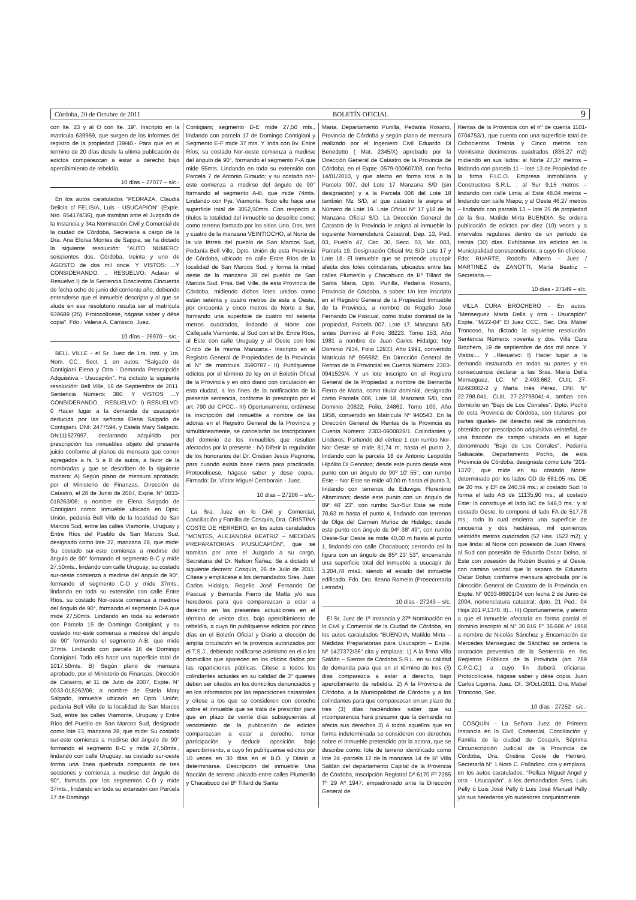Córdoba, 20 de Octubre de 2011 BOLETÍN OFICIAL 9
con lte. 23 y al O con lte. 19". Inscripto en la matricula 639969, que surgen de los informes del registro de la propiedad (39/40.- Para que en el termino de 20 días desde la ultima publicación de edictos comparezcan a estar a derecho bajo apercibimiento de rebeldía.
10 días – 27077 – s/c.-
En los autos caratulados "PEDRAZA, Claudia Delicia c/ FELISIA, Luis - USUCAPION" (Expíe. Nro. 654174/36), que tramitan ante el Juzgado de la Instancia y 34a Nominación Civil y Comercial de la ciudad de Córdoba, Secretaria a cargo de la Dra. Ana Eloísa Montes de Sappia, se ha dictado la siguiente resolución: "AUTO NUMERO: seiscientos dos. Córdoba, treinta y uno de AGOSTO de dos mil once. Y VISTOS: ...Y CONSIDERANDO: .. RESUELVO: Aclarar el Resuelvo I) de la Sentencia Doscientos Cincuenta de fecha ocho de junio del corriente año, debiendo entenderse que el inmueble descripto y al que se alude en ese resolutorio resulta ser el matrícula 939689 (25). Protocolícese, hágase saber y dése copia". Fdo.: Valeria A. Carrasco, Juez.
10 días – 26970 – s/c.-
BELL VILLE - el Sr. Juez de 1ra. Inst. y 1ra. Nom. CC., Sect. 1 en autos: "Salgado de Contigiani Elena y Otra - Demanda Prescripción Adquisitiva - Usucapión". Ha dictado la siguiente resolución: Bell Ville, 16 de Septiembre de 2011. Sentencia Número: 380. Y VISTOS ...Y CONSIDERANDO... RESUELVO: I) RESUELVO: 0 Hacer lugar a la demanda de usucapión deducida por las señoras Elena Salgado de Contigiani, DNI: 2477594, y Estela Mary Salgado, DN111627997, declarando adquirido por prescripción los inmuebles objeto del presente juicio conforme al planos de mensura que corren agregados a fs. 5 a 8 de autos, a favor de la nombradas y que se describen de la siguiente manera: A) Según plano de mensura aprobado, por el Ministerio de Finanzas, Dirección de Catastro, el 28 de Junio de 2007, Expte. N° 0033-018263/06; a nombre de Elena Salgado de Contigiani como: Inmueble ubicado en Dpto. Unión, pedanía Bell Ville de la localidad de San Marcos Sud, entre las calles Viamonte, Uruguay y Entre Ríos del Pueblo de San Marcos Sud, designado como lote 22, manzana 28, que mide: Su costado sur-este comienza a medirse del ángulo de 90° formando el segmento B-C y mide 27,50mts., lindando con calle Uruguay; su costado sur-oeste comienza a medirse del ángulo de 90°, formando el segmento C-D y mide 37mts., lindando en toda su extensión con calle Entre Ríos, su costado Nor-oeste comienza a medirse del ángulo de 90°, formando el segmento D-A que mide 27,50mts. Lindando en toda su extensión con Parcela 15 de Domingo Contigiani; y su costado nor-este comienza a medirse del ángulo de 90° formando el segmento A-B, que mide 37mts. Lindando con parcela 16 de Domingo Contigiani. Todo ello hace una superficie total de 1017,50mts. B) Según plano de mensura aprobado, por el Ministerio de Finanzas, Dirección de Catastro, el 11 de Julio de 2007, Expte. N° 0033-018262/06; a nombre de Estela Mary Salgado, Inmueble ubicado en Dpto. Unión, pedanía Bell Ville de la localidad de San Marcos Sud, entre las calles Viamonte, Uruguay y Entre Ríos del Pueblo de San Marcos Sud, designado como lote 23, manzana 28, que mide: Su costado sur-este comienza a medirse del ángulo de 90° formando el segmento B-C y mide 27,50mts., lindando con calle Uruguay; su costado sur-oeste forma una línea quebrada compuesta de tres secciones y comienza a medirse del ángulo de 90°, formada por los segmentos C-D y mide 37mts., lindando en toda su extensión con Parcela 17 de Domingo
Contigiani; segmento D-E mide 27,50 mts., lindando con parcela 17 de Domingo Contigiani y Segmento E-F mide 37 mts. Y linda con Bv. Entre Ríos; su costado Nor-oeste comienza a medirse del ángulo de 90°, formando el segmento F-A que mide 55mts. Lindando en toda su extensión con Parcela 7 de Antonio Giraudo; y su costado nor-este comienza a medirse del ángulo de 90° formando el segmento A-B, que mide 74mts. Lindando con Pje. Viamonte. Todo ello hace una superficie total de 3052,50mts. Con respecto a títulos la totalidad del inmueble se describe como: como terreno formado por los sitios Uno, Dos, tres y cuatro de la manzana VEINTIOCHO, al Norte de la vía férrea del pueblo de San Marcos Sud, Pedanía Bell Ville, Dpto. Unión de esta Provincia de Córdoba, ubicado en calle Entre Ríos de la localidad de San Marcos Sud, y forma la mitad oeste de la manzana 38 del pueblo de San Marcos Sud, Pnia. Bell Ville, de esta Provincia de Córdoba, midiendo dichos lotes unidos como están setenta y cuatro metros de este a Oeste, por cincuenta y cinco metros de Norte a Sur, formando una superficie de cuatro mil setenta metros cuadrados, lindando al Norte con Callejuela Viamonte, al Sud con el Bv. Entre Ríos, al Este con calle Uruguay y al Oeste con lote Cinco de la misma Manzana.- Inscripto en el Registro General de Propiedades de la Provincia al N° de matrícula 3590787.- II) Publíquense edictos por el término de ley en el Boletín Oficial de la Provincia y en otro diario con circulación en esta ciudad, a los fines de la notificación de la presente sentencia, conforme lo prescripto por el art. 790 del CPCC.- III) Oportunamente, ordénese la inscripción del inmueble a nombre de las adoras en el Registro General de la Provincia y simultáneamente, se cancelarán las inscripciones del dominio de los inmuebles que resulten afectados por la presente.- IV) Diferir la regulación de los honorarios del Dr. Cristian Jesús Pagnone, para cuando exista base cierta para practicarla. Protocolícese, hágase saber y dese copia.- Firmado: Dr. Víctor Miguel Cemborain - Juez.
10 días – 27206 – s/c.-
La Sra. Juez en lo Civil y Comercial, Conciliación y Familia de Cosquín, Dra. CRISTINA COSTE DE HERRERO, en los autos caratulados "MONTES, ALEJANDRA BEATRIZ – MEDIDAS PREPARATORIAS P/USUCAPIÓN", que se tramitan por ante el Juzgado a su cargo, Secretaria del Dr. Nelson Ñañez; Se a dictado el siguiente decreto: Cosquín, 26 de Julio de 2011. Cítese y emplácese a los demandados Sres. Juan Carlos Hidalgo, Rogelio José Fernando De Pascual y Bernarda Fierro de Matta y/o sus herederos para que comparezcan a estar a derecho en las presentes actuaciones en el término de veinte días, bajo apercibimiento de rebeldía, a cuyo fin publíquense edictos por cinco días en el Boletín Oficial y Diario a elección de amplia circulación en la provincia autorizados por el T.S.J., debiendo notificarse asimismo en el o los domicilios que aparecen en los oficios dados por las reparticiones públicas. Cítese a todos los colindantes actuales en su calidad de 3º quienes deben ser citados en los domicilios denunciados y en los informados por las reparticiones catastrales y cítese a los que se consideren con derecho sobre el inmueble que se trata de prescribir para que en plazo de veinte días subsiguientes al vencimiento de la publicación de edictos comparezcan a estar a derecho, tomar participación y deducir oposición bajo apercibimiento, a cuyo fin publíquense edictos por 10 veces en 30 días en el B.O. y Diario a determinarse. Descripción del inmueble: Una fracción de terreno ubicado entre calles Plumerillo y Chacabuco del Bº Tillard de Santa
Maria, Departamento Punilla, Pedanía Rosario, Provincia de Córdoba y según plano de mensura realizado por el Ingeniero Civil Eduardo Di Benedetto ( Mat. 2345/X) aprobado por la Dirección General de Catastro de la Provincia de Córdoba, en el Expte. 0579-000607/08, con fecha 14/01/2010, y que afecta en forma total a la Parcela 007, del Lote 17 Manzana S/D (sin designación) y a la Parcela 006 del Lote 18 también Mz S/D, al que catastro le asigna el Número de Lote 19. Lote Oficial Nº 17 y18 de la Manzana Oficial S/D. La Dirección General de Catastro de la Provincia le asigna al inmueble la siguiente Nomenclatura Catastral: Dep. 13, Ped. 03, Pueblo 47, Circ. 30, Secc. 03, Mz. 003, Parcela 19. Designación Oficial Mz S/D Lote 17 y Lote 18. El inmueble que se pretende usucapir afecta dos lotes colindantes, ubicados entre las calles Plumerillo y Chacabuco de Bº Tillard de Santa Maria, Dpto. Punilla, Pedanía Rosario, Provincia de Córdoba, a saber: Un lote inscripto en el Registro General de la Propiedad Inmueble de la Provincia, a nombre de Rogelio José Fernando De Pascual, como titular dominial de la propiedad, Parcela 007, Lote 17, Manzana S/D antes Dominio al Folio 38223, Tomo 153, Año 1981 a nombre de Juan Carlos Hidalgo; hoy Dominio 7934, Folio 12933, Año 1991, convertido Matrícula Nº 956682. En Dirección General de Rentas de la Provincial es Cuenta Número: 2303-0941529/4. Y un lote inscripto en el Registro General de la Propiedad a nombre de Bernarda Fierro de Matta, como titular dominial, designado como Parcela 006, Lote 18, Manzana S/D, con Dominio 20822, Folio, 24862, Tomo 100, Año 1958, convertido en Matrícula Nº 940543. En la Dirección General de Rentas de la Provincia es Cuenta Número: 2303-0900828/1. Colindantes y Linderos: Partiendo del vértice 1 con rumbo Nor-Nor Oeste se mide 81,74 m, hasta el punto 2, lindando con la parcela 18 de Antonio Leopoldo Hipólito Di Gennaro; desde este punto desde este punto con un ángulo de 90º 10' 55", con rumbo Este – Nor Este se mide 40,00 m hasta el punto 3, lindando con terrenos de Eduvigis Florentino Altamirano; desde este punto con un ángulo de 89º 46' 23", con rumbo Sur-Sur Este se mide 78,63 m hasta el punto 4, lindando con terrenos de Olga del Carmen Muñoz de Hidalgo; desde este punto con ángulo de 94º 38' 49", con rumbo Oeste-Sur Oeste se mide 40,00 m hasta el punto 1, lindando con calle Chacabuco; cerrando así la figura con un ángulo de 85º 23' 53", encerrando una superficie total del inmueble a usucapir de 3.204,78 mts2, siendo el estado del inmueble edificado. Fdo. Dra. Ileana Ramello (Prosecretaria Letrada).
10 días - 27243 – s/c.
El Sr. Juez de 1ª Instancia y 37ª Nominación en lo Civil y Comercial de la Ciudad de Córdoba, en los autos caratulados "BUENDIA, Matilde Mirta – Medidas Preparatorias para Usucapión – Expte. Nº 1427372/36" cita y emplaza: 1) A la firma Villa Saldán – Sierras de Córdoba S.R.L. en su calidad de demanda para que en el término de tres (3) días comparezca a estar a derecho, bajo apercibimiento de rebeldía. 2) A la Provincia de Córdoba, a la Municipalidad de Córdoba y a los colindantes para que comparezcan en un plazo de tres (3) días haciéndoles saber que su incomparencia hará presumir que la demanda no afecta sus derechos 3) A todos aquellos que en forma indeterminada se consideren con derechos sobre el inmueble pretendido por la actora, que se describe como: lote de terreno identificado como lote 24 -parcela 12 de la manzana 14 de Bº Villa Saldán del departamento Capital de la Provincia de Córdoba, Inscripción Registral Dº 6170 Fº 7285 Tº 29 Aº 1947, empadronado ante la Dirección General de
Rentas de la Provincia con el nº de cuenta 1101-0704753/1, que cuenta con una superficie total de Ochocientos Treinta y Cinco metros con Veintisiete decímetros cuadrados (835,27 m2) midiendo en sus lados: al Norte 27,37 metros – lindando con parcela 11 – lote 13 de Propiedad de la firma F.I.C.O. Empresa Inmobiliaria y Constructora S.R.L. ; al Sur 9,15 metros – lindando con calle Lima; al Este 48.04 metros – lindando con calle Maipú; y al Oeste 46,27 metros – lindando con parcela 13 – lote 25 de propiedad de la Sra. Matilde Mirta BUENDIA. Se ordena publicación de edictos por diez (10) veces y a intervalos regulares dentro de un período de treinta (30) días. Exhíbanse los edictos en la Municipalidad correspondiente, a cuyo fin ofíciese. Fdo: RUARTE, Rodolfo Alberto – Juez / MARTINEZ de ZANOTTI, María Beatriz – Secretaria.—
10 días - 27149 – s/c.
VILLA CURA BROCHERO - En autos: "Menseguez Maria Delia y otra - Usucapión" Expte. "M/22-04" El Juez CCC., Sec. Dra. Mabel Troncoso, ha dictado la siguiente resolución: Sentencia Número: noventa y dos. Villa Cura Brochero, 19 de septiembre de dos mil once. Y Vistos:... Y ..Resuelvo: I) Hacer lugar a la demanda instaurada en todas su partes y en consecuencia declarar a las Sras. María Delia Menseguez, LC: N° 2.493.662, CUIL 27-02493662-2 y Marta Inés Pérez, DNI. N° 22.798.041, CUIL 27-22798041-4, ambas con domicilio en "Bajo de Los Corrales", Dpto. Pocho de esta Provincia de Córdoba, son titulares -por partes iguales- del derecho real de condominio, obtenido por prescripción adquisitiva veinteñal, de una fracción de campo ubicada en el lugar denominado "Bajo de Los Corrales", Pedanía Salsacate, Departamento Pocho, de esta Provincia de Córdoba, designada como Lote "201-1370", que mide en su costado Norte: determinado por los lados CD de 681,05 ms. DE de 20 ms. y EF de 240,59 ms.; al costado Sud: lo forma el lado AB de 11135,90 ms.; al costado Este: lo constituye el lado BC de 546,0 ms.; y al costado Oeste: lo compone el lado FA de 517,78 ms.; todo lo cual encierra una superficie de cincuenta y dos hectáreas, mil quinientos veintidós metros cuadrados (52 Has. 1522 m2), y que linda: al Norte con posesión de Juan Rivera, al Sud con posesión de Eduardo Oscar Dolso, al Este con posesión de Rubén Bustos y al Oeste, con camino vecinal que lo separa de Eduardo Oscar Dolso; conforme mensura aprobada por la Dirección General de Catastro de la Provincia en Expte. N° 0033-86901/04 con fecha 2 de Junio de 2004, nomenclatura catastral: dpto. 21 Ped.: 04 Hoja 201 P.1370. II)... III) Oportunamente, y atento a que el inmueble afectaría en forma parcial el dominio inscripto al N° 30.816 F° 36.686 A° 1958 a nombre de Nicolás Sánchez y Encarnación de Mercedes Menseguez de Sánchez se ordena la anotación preventiva de la Sentencia en los Registros Públicos de la Provincia (art. 789 C.P.C.C.) a cuyo fin deberá oficiarse. Protocolícese, hágase saber y dése copia. Juan Carlos Ligorria, Juez. Of.. 3/Oct./2011. Dra. Mabel Troncoso, Sec.
10 días - 27252 - s/c.-
COSQUÍN - La Señora Juez de Primera Instancia en lo Civil, Comercial, Conciliación y Familia de la ciudad de Cosquín, Séptima Circunscripción Judicial de la Provincia de Córdoba, Dra. Cristina Coste de Herrero, Secretaría N° 1 Nora C. Palladino, cita y emplaza, en los autos caratulados: "Pelliza Miguel Angel y otra - Usucapión", a los demandados Sres. Luis Pelly ó Luis José Pelly ó Luis José Manuel Pelly y/o sus herederos y/o sucesores conjuntamente